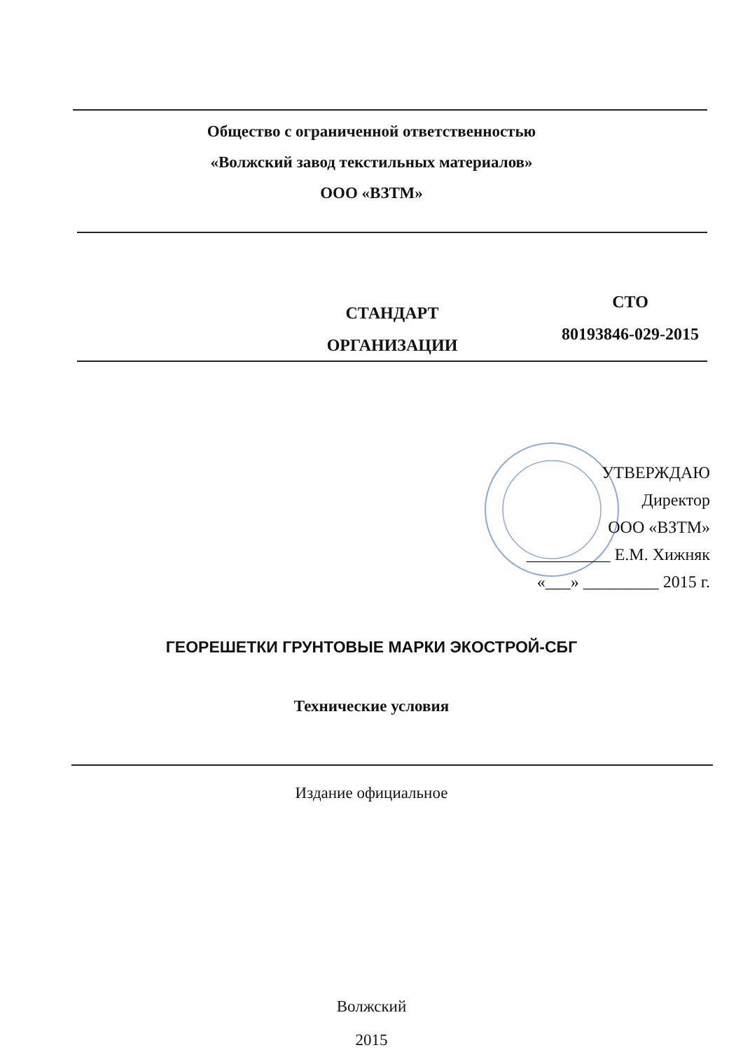Общество с ограниченной ответственностью
«Волжский завод текстильных материалов»
ООО «ВЗТМ»
СТАНДАРТ
ОРГАНИЗАЦИИ
СТО
80193846-029-2015
УТВЕРЖДАЮ
Директор
ООО «ВЗТМ»
__________ Е.М. Хижняк
«___» _________ 2015 г.
ГЕОРЕШЕТКИ ГРУНТОВЫЕ МАРКИ ЭКОСТРОЙ-СБГ
Технические условия
Издание официальное
Волжский
2015